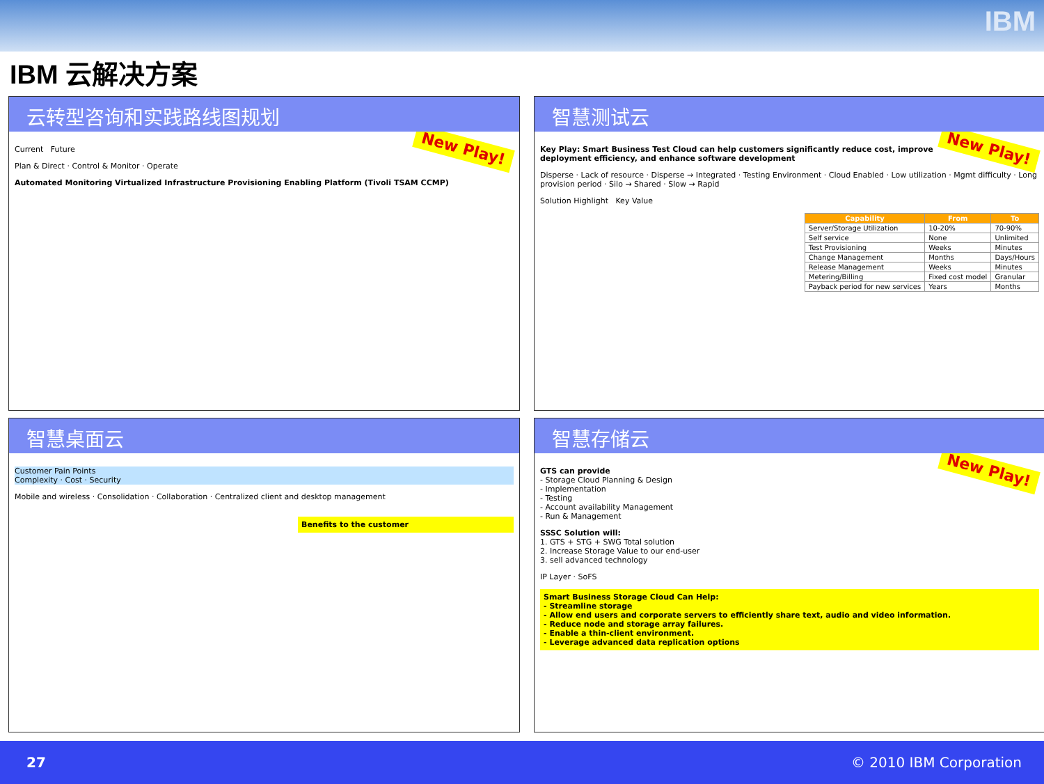IBM
IBM 云解决方案
云转型咨询和实践路线图规划
New Play!
Current Future
Plan & Direct · Control & Monitor · Operate
Automated Monitoring Virtualized Infrastructure Provisioning Enabling Platform (Tivoli TSAM CCMP)
智慧测试云
New Play!
Key Play: Smart Business Test Cloud can help customers significantly reduce cost, improve deployment efficiency, and enhance software development
Disperse · Lack of resource · Disperse → Integrated · Testing Environment · Cloud Enabled · Low utilization · Mgmt difficulty · Long provision period · Silo → Shared · Slow → Rapid
Solution Highlight Key Value
| Capability | From | To |
| --- | --- | --- |
| Server/Storage Utilization | 10-20% | 70-90% |
| Self service | None | Unlimited |
| Test Provisioning | Weeks | Minutes |
| Change Management | Months | Days/Hours |
| Release Management | Weeks | Minutes |
| Metering/Billing | Fixed cost model | Granular |
| Payback period for new services | Years | Months |
智慧桌面云
Customer Pain Points
Complexity · Cost · Security
Mobile and wireless · Consolidation · Collaboration · Centralized client and desktop management
Benefits to the customer
智慧存储云
New Play!
GTS can provide
- Storage Cloud Planning & Design
- Implementation
- Testing
- Account availability Management
- Run & Management
SSSC Solution will:
1. GTS + STG + SWG Total solution
2. Increase Storage Value to our end-user
3. sell advanced technology
IP Layer · SoFS
Smart Business Storage Cloud Can Help:
- Streamline storage
- Allow end users and corporate servers to efficiently share text, audio and video information.
- Reduce node and storage array failures.
- Enable a thin-client environment.
- Leverage advanced data replication options
27 © 2010 IBM Corporation